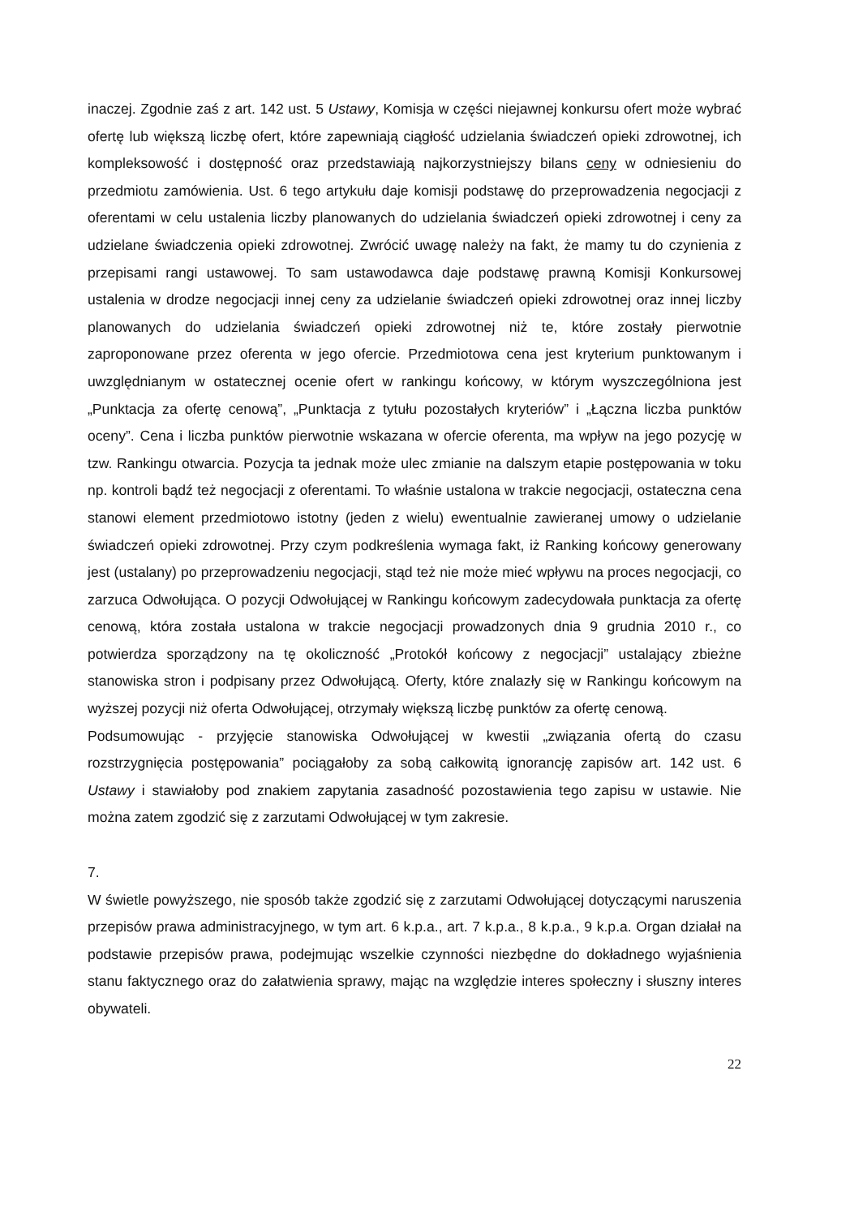inaczej. Zgodnie zaś z art. 142 ust. 5 Ustawy, Komisja w części niejawnej konkursu ofert może wybrać ofertę lub większą liczbę ofert, które zapewniają ciągłość udzielania świadczeń opieki zdrowotnej, ich kompleksowość i dostępność oraz przedstawiają najkorzystniejszy bilans ceny w odniesieniu do przedmiotu zamówienia. Ust. 6 tego artykułu daje komisji podstawę do przeprowadzenia negocjacji z oferentami w celu ustalenia liczby planowanych do udzielania świadczeń opieki zdrowotnej i ceny za udzielane świadczenia opieki zdrowotnej. Zwrócić uwagę należy na fakt, że mamy tu do czynienia z przepisami rangi ustawowej. To sam ustawodawca daje podstawę prawną Komisji Konkursowej ustalenia w drodze negocjacji innej ceny za udzielanie świadczeń opieki zdrowotnej oraz innej liczby planowanych do udzielania świadczeń opieki zdrowotnej niż te, które zostały pierwotnie zaproponowane przez oferenta w jego ofercie. Przedmiotowa cena jest kryterium punktowanym i uwzględnianym w ostatecznej ocenie ofert w rankingu końcowy, w którym wyszczególniona jest „Punktacja za ofertę cenową”, „Punktacja z tytułu pozostałych kryteriów” i „Łączna liczba punktów oceny”. Cena i liczba punktów pierwotnie wskazana w ofercie oferenta, ma wpływ na jego pozycję w tzw. Rankingu otwarcia. Pozycja ta jednak może ulec zmianie na dalszym etapie postępowania w toku np. kontroli bądź też negocjacji z oferentami. To właśnie ustalona w trakcie negocjacji, ostateczna cena stanowi element przedmiotowo istotny (jeden z wielu) ewentualnie zawieranej umowy o udzielanie świadczeń opieki zdrowotnej. Przy czym podkreślenia wymaga fakt, iż Ranking końcowy generowany jest (ustalany) po przeprowadzeniu negocjacji, stąd też nie może mieć wpływu na proces negocjacji, co zarzuca Odwołująca. O pozycji Odwołującej w Rankingu końcowym zadecydowała punktacja za ofertę cenową, która została ustalona w trakcie negocjacji prowadzonych dnia 9 grudnia 2010 r., co potwierdza sporządzony na tę okoliczność „Protokół końcowy z negocjacji” ustalający zbieżne stanowiska stron i podpisany przez Odwołującą. Oferty, które znalazły się w Rankingu końcowym na wyższej pozycji niż oferta Odwołującej, otrzymały większą liczbę punktów za ofertę cenową.
Podsumowując - przyjęcie stanowiska Odwołującej w kwestii „związania ofertą do czasu rozstrzygnięcia postępowania” pociągałoby za sobą całkowitą ignorancję zapisów art. 142 ust. 6 Ustawy i stawiałoby pod znakiem zapytania zasadność pozostawienia tego zapisu w ustawie. Nie można zatem zgodzić się z zarzutami Odwołującej w tym zakresie.
7.
W świetle powyższego, nie sposób także zgodzić się z zarzutami Odwołującej dotyczącymi naruszenia przepisów prawa administracyjnego, w tym art. 6 k.p.a., art. 7 k.p.a., 8 k.p.a., 9 k.p.a. Organ działał na podstawie przepisów prawa, podejmując wszelkie czynności niezbędne do dokładnego wyjaśnienia stanu faktycznego oraz do załatwienia sprawy, mając na względzie interes społeczny i słuszny interes obywateli.
22